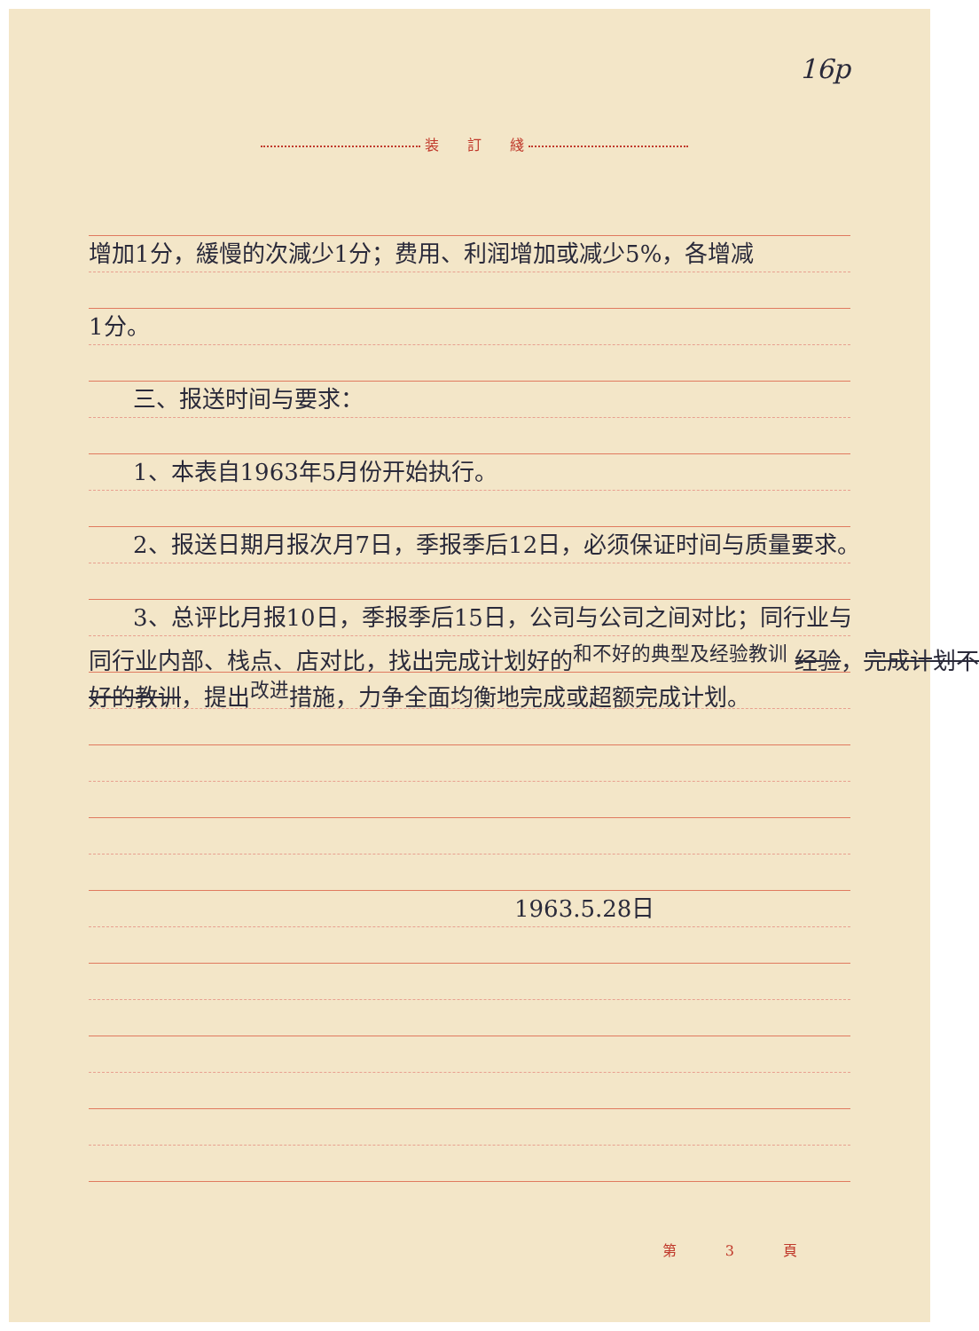16p
装　　訂　　綫
增加1分，緩慢的次減少1分；费用、利润增加或减少5%，各增减
1分。
三、报送时间与要求：
1、本表自1963年5月份开始执行。
2、报送日期月报次月7日，季报季后12日，必须保证时间与质量要求。
3、总评比月报10日，季报季后15日，公司与公司之间对比；同行业与
同行业内部、栈点、店对比，找出完成计划好的<sup>和不好的典型及经验教训</sup> 经验，完成计划不
好的教训，提出<sup>改进</sup>措施，力争全面均衡地完成或超额完成计划。
1963.5.28日
第 3 頁